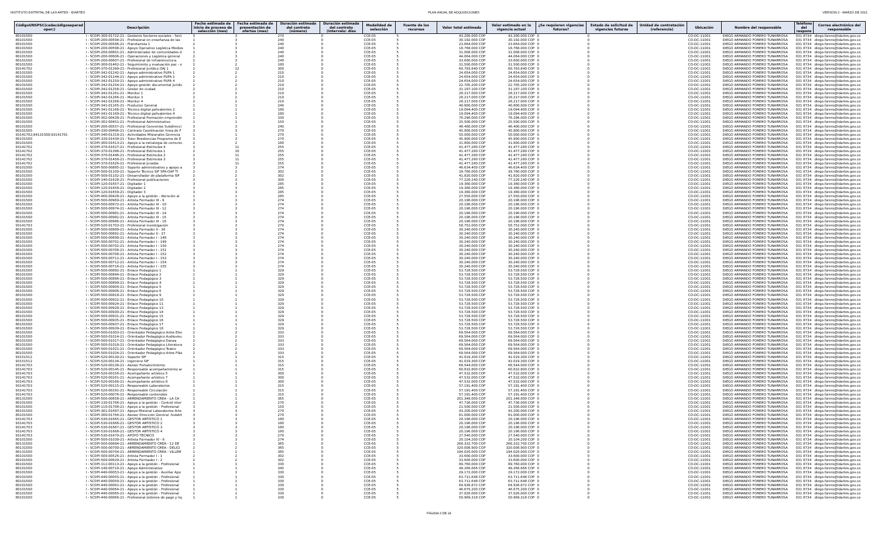INSTITUTO DISTRITAL DE LAS ARTES - IDARTES PLAN ANUAL DE ADQUISICIONES VERSIÓN 2 - MARZO DE 2021
| CódigoUNSPSC(cadacódigoseparad opor;) | Descripción | Fecha estimada de inicio de proceso de selección (mes) | Fecha estimada de presentación de ofertas (mes) | Duración estimada del contrato (número) | Duración estimada del contrato (intervalo: días | Modalidad de selección | Fuente de los recursos | Valor total estimado | Valor estimado en la vigencia actual | ¿Se requieren vigencias futuras? | Estado de solicitud de vigencias futuras | Unidad de contratación (referencia) | Ubicación | Nombre del responsable | Teléfono del respons | Correo electrónico del responsable |
| --- | --- | --- | --- | --- | --- | --- | --- | --- | --- | --- | --- | --- | --- | --- | --- | --- |
| 80101500 | I - SCDPI-300-01722-21 - Gestores Sectores sociales - Sect | 3 | 3 | 270 | 0 | CCE-05 | 5 | 43.200.000 COP | 43.200.000 COP | 0 | 0 | | CO-DC-11001 | DIEGO ARMANDO FORERO TUNARROSA | 031 8734 | diego.forero@idartes.gov.co |
| 80101500 | I - SCDPI-200-00594-21 - Profesional en enseñanza de las | 1 | 3 | 240 | 0 | CCE-05 | 5 | 30.192.000 COP | 30.192.000 COP | 0 | 0 | | CO-DC-11001 | DIEGO ARMANDO FORERO TUNARROSA | 031 8734 | diego.forero@idartes.gov.co |
| 80101500 | I - SCDPI-200-00586-21 - Planetarista 1 | 2 | 3 | 240 | 0 | CCE-05 | 5 | 23.664.000 COP | 23.664.000 COP | 0 | 0 | | CO-DC-11001 | DIEGO ARMANDO FORERO TUNARROSA | 031 8734 | diego.forero@idartes.gov.co |
| 80101500 | I - SCDPI-200-00598-21 - Apoyo Operativo Logística Medios | 1 | 3 | 240 | 0 | CCE-05 | 5 | 18.768.000 COP | 18.768.000 COP | 0 | 0 | | CO-DC-11001 | DIEGO ARMANDO FORERO TUNARROSA | 031 8734 | diego.forero@idartes.gov.co |
| 80101500 | I - SCDPI-200-00601-21 - Administrador de comunidades d | 1 | 3 | 240 | 0 | CCE-05 | 5 | 31.008.000 COP | 31.008.000 COP | 0 | 0 | | CO-DC-11001 | DIEGO ARMANDO FORERO TUNARROSA | 031 8734 | diego.forero@idartes.gov.co |
| 80101500 | I - SCDPI-200-00606-21 - Operaciones y Logística general | 2 | 3 | 240 | 0 | CCE-05 | 5 | 44.064.000 COP | 44.064.000 COP | 0 | 0 | | CO-DC-11001 | DIEGO ARMANDO FORERO TUNARROSA | 031 8734 | diego.forero@idartes.gov.co |
| 80101500 | I - SCDPI-200-00607-21 - Profesional de Infraestructura. | 2 | 3 | 240 | 0 | CCE-05 | 5 | 33.600.000 COP | 33.600.000 COP | 0 | 0 | | CO-DC-11001 | DIEGO ARMANDO FORERO TUNARROSA | 031 8734 | diego.forero@idartes.gov.co |
| 80101500 | I - SCDPI-300-01462-21 - Seguimiento y evaluación pac - e | 2 | 2 | 180 | 0 | CCE-05 | 5 | 31.500.000 COP | 31.500.000 COP | 0 | 0 | | CO-DC-11001 | DIEGO ARMANDO FORERO TUNARROSA | 031 8734 | diego.forero@idartes.gov.co |
| 93141702 | I - SCDPI-370-01399-21 - Profesional Jurídico OAJ 1 | 2 | 12 | 300 | 0 | CCE-05 | 5 | 60.783.840 COP | 60.783.840 COP | 0 | 0 | | CO-DC-11001 | DIEGO ARMANDO FORERO TUNARROSA | 031 8734 | diego.forero@idartes.gov.co |
| 80101500 | I - SCDPI-342-01242-21 - Apoyo administrativo PUFA 1 | 2 | 2 | 210 | 0 | CCE-05 | 5 | 24.654.000 COP | 24.654.000 COP | 0 | 0 | | CO-DC-11001 | DIEGO ARMANDO FORERO TUNARROSA | 031 8734 | diego.forero@idartes.gov.co |
| 80101500 | I - SCDPI-342-01244-21 - Apoyo administrativo PUFA 2 | 2 | 2 | 210 | 0 | CCE-05 | 5 | 24.654.000 COP | 24.654.000 COP | 0 | 0 | | CO-DC-11001 | DIEGO ARMANDO FORERO TUNARROSA | 031 8734 | diego.forero@idartes.gov.co |
| 80101500 | I - SCDPI-342-01250-21 - Apoyo administrativo PUFA 4 | 2 | 2 | 210 | 0 | CCE-05 | 5 | 24.654.000 COP | 24.654.000 COP | 0 | 0 | | CO-DC-11001 | DIEGO ARMANDO FORERO TUNARROSA | 031 8734 | diego.forero@idartes.gov.co |
| 80101500 | I - SCDPI-342-01254-21 - Apoyo gestión documental jurídic | 2 | 2 | 210 | 0 | CCE-05 | 5 | 22.705.200 COP | 22.705.200 COP | 0 | 0 | | CO-DC-11001 | DIEGO ARMANDO FORERO TUNARROSA | 031 8734 | diego.forero@idartes.gov.co |
| 80101500 | I - SCDPI-342-01258-21 - Gestor de ciudad | 2 | 2 | 210 | 0 | CCE-05 | 5 | 31.187.100 COP | 31.187.100 COP | 0 | 0 | | CO-DC-11001 | DIEGO ARMANDO FORERO TUNARROSA | 031 8734 | diego.forero@idartes.gov.co |
| 80101500 | I - SCDPI-342-01261-21 - Monitor 1 | 2 | 2 | 210 | 0 | CCE-05 | 5 | 28.217.000 COP | 28.217.000 COP | 0 | 0 | | CO-DC-11001 | DIEGO ARMANDO FORERO TUNARROSA | 031 8734 | diego.forero@idartes.gov.co |
| 80101500 | I - SCDPI-342-01266-21 - Monitor 3 | 2 | 2 | 210 | 0 | CCE-05 | 5 | 28.217.000 COP | 28.217.000 COP | 0 | 0 | | CO-DC-11001 | DIEGO ARMANDO FORERO TUNARROSA | 031 8734 | diego.forero@idartes.gov.co |
| 80101500 | I - SCDPI-342-01268-21 - Monitor 4 | 2 | 2 | 210 | 0 | CCE-05 | 5 | 28.217.000 COP | 28.217.000 COP | 0 | 0 | | CO-DC-11001 | DIEGO ARMANDO FORERO TUNARROSA | 031 8734 | diego.forero@idartes.gov.co |
| 80101500 | I - SCDPI-341-01165-21 - Productor General | 1 | 1 | 240 | 0 | CCE-05 | 5 | 40.800.000 COP | 40.800.000 COP | 0 | 0 | | CO-DC-11001 | DIEGO ARMANDO FORERO TUNARROSA | 031 8734 | diego.forero@idartes.gov.co |
| 80101500 | I - SCDPI-341-01168-21 - Técnico digital polivalentes 2 | 1 | 1 | 180 | 0 | CCE-05 | 5 | 19.094.400 COP | 19.094.400 COP | 0 | 0 | | CO-DC-11001 | DIEGO ARMANDO FORERO TUNARROSA | 031 8734 | diego.forero@idartes.gov.co |
| 80101500 | I - SCDPI-341-01169-21 - Técnico digital polivalentes 4 | 1 | 1 | 180 | 0 | CCE-05 | 5 | 19.094.400 COP | 19.094.400 COP | 0 | 0 | | CO-DC-11001 | DIEGO ARMANDO FORERO TUNARROSA | 031 8734 | diego.forero@idartes.gov.co |
| 80101500 | I - SCDPI-302-00438-21 - Profesional Formación emprendin | 1 | 1 | 330 | 0 | CCE-05 | 5 | 76.296.000 COP | 76.296.000 COP | 0 | 0 | | CO-DC-11001 | DIEGO ARMANDO FORERO TUNARROSA | 031 8734 | diego.forero@idartes.gov.co |
| 80101500 | I - SCDPI-302-00451-21 - Profesional Administrativo | 1 | 1 | 150 | 0 | CCE-05 | 5 | 25.500.000 COP | 25.500.000 COP | 0 | 0 | | CO-DC-11001 | DIEGO ARMANDO FORERO TUNARROSA | 031 8734 | diego.forero@idartes.gov.co |
| 80101500 | I - SCDPI-200-00557-21 - Profesional Convenios Subdirecci | 3 | 3 | 240 | 0 | CCE-05 | 5 | 46.400.000 COP | 46.400.000 COP | 0 | 0 | | CO-DC-11001 | DIEGO ARMANDO FORERO TUNARROSA | 031 8734 | diego.forero@idartes.gov.co |
| 80101500 | I - SCDPI-330-00496-21 - Contrato Coordinación línea de F | 3 | 3 | 270 | 0 | CCE-05 | 5 | 45.900.000 COP | 45.900.000 COP | 0 | 0 | | CO-DC-11001 | DIEGO ARMANDO FORERO TUNARROSA | 031 8734 | diego.forero@idartes.gov.co |
| 93141702;94131500;93141701 | I - SCDPI-340-01319-21 - Actividades Misionales Gerencia | 1 | 1 | 270 | 0 | CCE-05 | 5 | 50.000.000 COP | 50.000.000 COP | 0 | 0 | | CO-DC-11001 | DIEGO ARMANDO FORERO TUNARROSA | 031 8734 | diego.forero@idartes.gov.co |
| 80101500 | I - SCDPI-330-01434-21 - Tutor Residencias Programa de E | 3 | 3 | 270 | 0 | CCE-05 | 5 | 45.900.000 COP | 45.900.000 COP | 0 | 0 | | CO-DC-11001 | DIEGO ARMANDO FORERO TUNARROSA | 031 8734 | diego.forero@idartes.gov.co |
| 80101500 | I - SCDPI-300-01613-21 - Apoyo a la estrategia de comunic | 2 | 2 | 180 | 0 | CCE-05 | 5 | 31.800.000 COP | 31.800.000 COP | 0 | 0 | | CO-DC-11001 | DIEGO ARMANDO FORERO TUNARROSA | 031 8734 | diego.forero@idartes.gov.co |
| 93141702 | I - SCDPI-370-01627-21 - Profesional Estímulos 4 | 3 | 11 | 255 | 0 | CCE-05 | 5 | 41.477.280 COP | 41.477.280 COP | 0 | 0 | | CO-DC-11001 | DIEGO ARMANDO FORERO TUNARROSA | 031 8734 | diego.forero@idartes.gov.co |
| 93141702 | I - SCDPI-370-01398-21 - Profesional Estímulos 1 | 2 | 10 | 255 | 0 | CCE-05 | 5 | 41.477.280 COP | 41.477.280 COP | 0 | 0 | | CO-DC-11001 | DIEGO ARMANDO FORERO TUNARROSA | 031 8734 | diego.forero@idartes.gov.co |
| 93141702 | I - SCDPI-370-01446-21 - Profesional Estímulos 2 | 2 | 11 | 255 | 0 | CCE-05 | 5 | 41.477.280 COP | 41.477.280 COP | 0 | 0 | | CO-DC-11001 | DIEGO ARMANDO FORERO TUNARROSA | 031 8734 | diego.forero@idartes.gov.co |
| 93141702 | I - SCDPI-370-01458-21 - Profesional Estímulos 3 | 3 | 11 | 255 | 0 | CCE-05 | 5 | 41.477.280 COP | 41.477.280 COP | 0 | 0 | | CO-DC-11001 | DIEGO ARMANDO FORERO TUNARROSA | 031 8734 | diego.forero@idartes.gov.co |
| 93141702 | I - SCDPI-370-01626-21 - Profesional Jurados | 3 | 11 | 255 | 0 | CCE-05 | 5 | 41.477.280 COP | 41.477.280 COP | 0 | 0 | | CO-DC-11001 | DIEGO ARMANDO FORERO TUNARROSA | 031 8734 | diego.forero@idartes.gov.co |
| 80101500 | I - SCDPI-500-00885-21 - Soporte administrativo y apoyo a | 3 | 3 | 274 | 0 | CCE-05 | 5 | 46.634.400 COP | 46.634.400 COP | 0 | 0 | | CO-DC-11001 | DIEGO ARMANDO FORERO TUNARROSA | 031 8734 | diego.forero@idartes.gov.co |
| 80101500 | I - SCDPI-500-01100-21 - Soporte Técnico SIF SFA-OAP TI | 2 | 2 | 302 | 0 | CCE-05 | 5 | 39.780.000 COP | 39.780.000 COP | 0 | 0 | | CO-DC-11001 | DIEGO ARMANDO FORERO TUNARROSA | 031 8734 | diego.forero@idartes.gov.co |
| 80101500 | I - SCDPI-500-01102-21 - Desarrollador de plataforma SIF | 2 | 2 | 302 | 0 | CCE-05 | 5 | 41.820.000 COP | 41.820.000 COP | 0 | 0 | | CO-DC-11001 | DIEGO ARMANDO FORERO TUNARROSA | 031 8734 | diego.forero@idartes.gov.co |
| 80101500 | I - SCDPI-140-01628-21 - Profesional publicaciones | 3 | 3 | 300 | 0 | CCE-05 | 5 | 77.226.240 COP | 77.226.240 COP | 0 | 0 | | CO-DC-11001 | DIEGO ARMANDO FORERO TUNARROSA | 031 8734 | diego.forero@idartes.gov.co |
| 80101500 | I - SCDPI-120-01657-21 - Digitador 1 | 3 | 3 | 285 | 0 | CCE-05 | 5 | 19.380.000 COP | 19.380.000 COP | 0 | 0 | | CO-DC-11001 | DIEGO ARMANDO FORERO TUNARROSA | 031 8734 | diego.forero@idartes.gov.co |
| 80101500 | I - SCDPI-120-01658-21 - Digitador 2 | 3 | 3 | 285 | 0 | CCE-05 | 5 | 19.380.000 COP | 19.380.000 COP | 0 | 0 | | CO-DC-11001 | DIEGO ARMANDO FORERO TUNARROSA | 031 8734 | diego.forero@idartes.gov.co |
| 80101500 | I - SCDPI-120-01659-21 - Digitador 3 | 3 | 3 | 285 | 0 | CCE-05 | 5 | 19.380.000 COP | 19.380.000 COP | 0 | 0 | | CO-DC-11001 | DIEGO ARMANDO FORERO TUNARROSA | 031 8734 | diego.forero@idartes.gov.co |
| 80101500 | I - SCDPI-460-00428-21 - Apoyo a la gestión - Atención al | 1 | 1 | 285 | 0 | CCE-05 | 5 | 27.550.000 COP | 27.550.000 COP | 0 | 0 | | CO-DC-11001 | DIEGO ARMANDO FORERO TUNARROSA | 031 8734 | diego.forero@idartes.gov.co |
| 80101500 | I - SCDPI-500-00969-21 - Artista Formador III - 9 | 3 | 3 | 274 | 0 | CCE-05 | 5 | 20.196.000 COP | 20.196.000 COP | 0 | 0 | | CO-DC-11001 | DIEGO ARMANDO FORERO TUNARROSA | 031 8734 | diego.forero@idartes.gov.co |
| 80101500 | I - SCDPI-500-00972-21 - Artista Formador III - 10 | 3 | 3 | 274 | 0 | CCE-05 | 5 | 20.196.000 COP | 20.196.000 COP | 0 | 0 | | CO-DC-11001 | DIEGO ARMANDO FORERO TUNARROSA | 031 8734 | diego.forero@idartes.gov.co |
| 80101500 | I - SCDPI-500-00974-21 - Artista Formador III - 12 | 3 | 3 | 274 | 0 | CCE-05 | 5 | 20.196.000 COP | 20.196.000 COP | 0 | 0 | | CO-DC-11001 | DIEGO ARMANDO FORERO TUNARROSA | 031 8734 | diego.forero@idartes.gov.co |
| 80101500 | I - SCDPI-500-00981-21 - Artista Formador III - 14 | 3 | 3 | 274 | 0 | CCE-05 | 5 | 20.196.000 COP | 20.196.000 COP | 0 | 0 | | CO-DC-11001 | DIEGO ARMANDO FORERO TUNARROSA | 031 8734 | diego.forero@idartes.gov.co |
| 80101500 | I - SCDPI-500-00982-21 - Artista Formador III - 15 | 3 | 3 | 274 | 0 | CCE-05 | 5 | 20.196.000 COP | 20.196.000 COP | 0 | 0 | | CO-DC-11001 | DIEGO ARMANDO FORERO TUNARROSA | 031 8734 | diego.forero@idartes.gov.co |
| 80101500 | I - SCDPI-500-00986-21 - Artista Formador III - 16 | 3 | 3 | 274 | 0 | CCE-05 | 5 | 20.196.000 COP | 20.196.000 COP | 0 | 0 | | CO-DC-11001 | DIEGO ARMANDO FORERO TUNARROSA | 031 8734 | diego.forero@idartes.gov.co |
| 93141703 | I - SCDPI-520-01703-21 - Profesional investigación | 3 | 3 | 270 | 0 | CCE-05 | 5 | 58.752.000 COP | 58.752.000 COP | 0 | 0 | | CO-DC-11001 | DIEGO ARMANDO FORERO TUNARROSA | 031 8734 | diego.forero@idartes.gov.co |
| 80101500 | I - SCDPI-500-00889-21 - Artista Formador II - 36 | 3 | 3 | 274 | 0 | CCE-05 | 5 | 30.240.000 COP | 30.240.000 COP | 0 | 0 | | CO-DC-11001 | DIEGO ARMANDO FORERO TUNARROSA | 031 8734 | diego.forero@idartes.gov.co |
| 80101500 | I - SCDPI-500-00891-21 - Artista Formador II - 37 | 3 | 3 | 274 | 0 | CCE-05 | 5 | 30.240.000 COP | 30.240.000 COP | 0 | 0 | | CO-DC-11001 | DIEGO ARMANDO FORERO TUNARROSA | 031 8734 | diego.forero@idartes.gov.co |
| 80101500 | I - SCDPI-500-00699-21 - Artista Formador I - 148 | 3 | 3 | 274 | 0 | CCE-05 | 5 | 30.240.000 COP | 30.240.000 COP | 0 | 0 | | CO-DC-11001 | DIEGO ARMANDO FORERO TUNARROSA | 031 8734 | diego.forero@idartes.gov.co |
| 80101500 | I - SCDPI-500-00701-21 - Artista Formador I - 149 | 3 | 3 | 274 | 0 | CCE-05 | 5 | 30.240.000 COP | 30.240.000 COP | 0 | 0 | | CO-DC-11001 | DIEGO ARMANDO FORERO TUNARROSA | 031 8734 | diego.forero@idartes.gov.co |
| 80101500 | I - SCDPI-500-00702-21 - Artista Formador I - 150 | 3 | 3 | 274 | 0 | CCE-05 | 5 | 30.240.000 COP | 30.240.000 COP | 0 | 0 | | CO-DC-11001 | DIEGO ARMANDO FORERO TUNARROSA | 031 8734 | diego.forero@idartes.gov.co |
| 80101500 | I - SCDPI-500-00706-21 - Artista Formador I - 151 | 3 | 3 | 274 | 0 | CCE-05 | 5 | 30.240.000 COP | 30.240.000 COP | 0 | 0 | | CO-DC-11001 | DIEGO ARMANDO FORERO TUNARROSA | 031 8734 | diego.forero@idartes.gov.co |
| 80101500 | I - SCDPI-500-00708-21 - Artista Formador I - 152 | 3 | 3 | 274 | 0 | CCE-05 | 5 | 30.240.000 COP | 30.240.000 COP | 0 | 0 | | CO-DC-11001 | DIEGO ARMANDO FORERO TUNARROSA | 031 8734 | diego.forero@idartes.gov.co |
| 80101500 | I - SCDPI-500-00711-21 - Artista Formador I - 153 | 3 | 3 | 274 | 0 | CCE-05 | 5 | 30.240.000 COP | 30.240.000 COP | 0 | 0 | | CO-DC-11001 | DIEGO ARMANDO FORERO TUNARROSA | 031 8734 | diego.forero@idartes.gov.co |
| 80101500 | I - SCDPI-500-00712-21 - Artista Formador I - 154 | 3 | 3 | 274 | 0 | CCE-05 | 5 | 30.240.000 COP | 30.240.000 COP | 0 | 0 | | CO-DC-11001 | DIEGO ARMANDO FORERO TUNARROSA | 031 8734 | diego.forero@idartes.gov.co |
| 80101500 | I - SCDPI-500-00716-21 - Artista Formador I - 155 | 3 | 3 | 274 | 0 | CCE-05 | 5 | 30.240.000 COP | 30.240.000 COP | 0 | 0 | | CO-DC-11001 | DIEGO ARMANDO FORERO TUNARROSA | 031 8734 | diego.forero@idartes.gov.co |
| 80101500 | I - SCDPI-500-00892-21 - Enlace Pedagógico 1 | 1 | 1 | 329 | 0 | CCE-05 | 5 | 53.728.500 COP | 53.728.500 COP | 0 | 0 | | CO-DC-11001 | DIEGO ARMANDO FORERO TUNARROSA | 031 8734 | diego.forero@idartes.gov.co |
| 80101500 | I - SCDPI-500-00894-21 - Enlace Pedagógico 2 | 1 | 1 | 329 | 0 | CCE-05 | 5 | 53.728.500 COP | 53.728.500 COP | 0 | 0 | | CO-DC-11001 | DIEGO ARMANDO FORERO TUNARROSA | 031 8734 | diego.forero@idartes.gov.co |
| 80101500 | I - SCDPI-500-00896-21 - Enlace Pedagógico 3 | 1 | 1 | 329 | 0 | CCE-05 | 5 | 53.728.500 COP | 53.728.500 COP | 0 | 0 | | CO-DC-11001 | DIEGO ARMANDO FORERO TUNARROSA | 031 8734 | diego.forero@idartes.gov.co |
| 80101500 | I - SCDPI-500-00899-21 - Enlace Pedagógico 4 | 1 | 1 | 329 | 0 | CCE-05 | 5 | 53.728.500 COP | 53.728.500 COP | 0 | 0 | | CO-DC-11001 | DIEGO ARMANDO FORERO TUNARROSA | 031 8734 | diego.forero@idartes.gov.co |
| 80101500 | I - SCDPI-500-00904-21 - Enlace Pedagógico 5 | 1 | 1 | 329 | 0 | CCE-05 | 5 | 53.728.500 COP | 53.728.500 COP | 0 | 0 | | CO-DC-11001 | DIEGO ARMANDO FORERO TUNARROSA | 031 8734 | diego.forero@idartes.gov.co |
| 80101500 | I - SCDPI-500-00906-21 - Enlace Pedagógico 6 | 1 | 1 | 329 | 0 | CCE-05 | 5 | 53.728.500 COP | 53.728.500 COP | 0 | 0 | | CO-DC-11001 | DIEGO ARMANDO FORERO TUNARROSA | 031 8734 | diego.forero@idartes.gov.co |
| 80101500 | I - SCDPI-500-00918-21 - Enlace Pedagógico 9 | 1 | 1 | 329 | 0 | CCE-05 | 5 | 53.728.500 COP | 53.728.500 COP | 0 | 0 | | CO-DC-11001 | DIEGO ARMANDO FORERO TUNARROSA | 031 8734 | diego.forero@idartes.gov.co |
| 80101500 | I - SCDPI-500-00922-21 - Enlace Pedagógico 10 | 1 | 1 | 329 | 0 | CCE-05 | 5 | 53.728.500 COP | 53.728.500 COP | 0 | 0 | | CO-DC-11001 | DIEGO ARMANDO FORERO TUNARROSA | 031 8734 | diego.forero@idartes.gov.co |
| 80101500 | I - SCDPI-500-00924-21 - Enlace Pedagógico 11 | 1 | 1 | 329 | 0 | CCE-05 | 5 | 53.728.500 COP | 53.728.500 COP | 0 | 0 | | CO-DC-11001 | DIEGO ARMANDO FORERO TUNARROSA | 031 8734 | diego.forero@idartes.gov.co |
| 80101500 | I - SCDPI-500-00928-21 - Enlace Pedagógico 13 | 1 | 1 | 329 | 0 | CCE-05 | 5 | 53.728.500 COP | 53.728.500 COP | 0 | 0 | | CO-DC-11001 | DIEGO ARMANDO FORERO TUNARROSA | 031 8734 | diego.forero@idartes.gov.co |
| 80101500 | I - SCDPI-500-00930-21 - Enlace Pedagógico 14 | 1 | 1 | 329 | 0 | CCE-05 | 5 | 53.728.500 COP | 53.728.500 COP | 0 | 0 | | CO-DC-11001 | DIEGO ARMANDO FORERO TUNARROSA | 031 8734 | diego.forero@idartes.gov.co |
| 80101500 | I - SCDPI-500-00931-21 - Enlace Pedagógico 15 | 1 | 1 | 329 | 0 | CCE-05 | 5 | 53.728.500 COP | 53.728.500 COP | 0 | 0 | | CO-DC-11001 | DIEGO ARMANDO FORERO TUNARROSA | 031 8734 | diego.forero@idartes.gov.co |
| 80101500 | I - SCDPI-500-00935-21 - Enlace Pedagógico 16 | 1 | 1 | 329 | 0 | CCE-05 | 5 | 53.728.500 COP | 53.728.500 COP | 0 | 0 | | CO-DC-11001 | DIEGO ARMANDO FORERO TUNARROSA | 031 8734 | diego.forero@idartes.gov.co |
| 80101500 | I - SCDPI-500-00937-21 - Enlace Pedagógico 17 | 1 | 1 | 329 | 0 | CCE-05 | 5 | 53.728.500 COP | 53.728.500 COP | 0 | 0 | | CO-DC-11001 | DIEGO ARMANDO FORERO TUNARROSA | 031 8734 | diego.forero@idartes.gov.co |
| 80101500 | I - SCDPI-500-00939-21 - Enlace Pedagógico 18 | 1 | 1 | 329 | 0 | CCE-05 | 5 | 53.728.500 COP | 53.728.500 COP | 0 | 0 | | CO-DC-11001 | DIEGO ARMANDO FORERO TUNARROSA | 031 8734 | diego.forero@idartes.gov.co |
| 80101500 | I - SCDPI-500-01003-21 - Orientador Pedagógico Artes Elec | 2 | 2 | 333 | 0 | CCE-05 | 5 | 69.564.000 COP | 69.564.000 COP | 0 | 0 | | CO-DC-11001 | DIEGO ARMANDO FORERO TUNARROSA | 031 8734 | diego.forero@idartes.gov.co |
| 80101500 | I - SCDPI-500-01014-21 - Orientador Pedagógico Audiovisu | 2 | 2 | 333 | 0 | CCE-05 | 5 | 69.564.000 COP | 69.564.000 COP | 0 | 0 | | CO-DC-11001 | DIEGO ARMANDO FORERO TUNARROSA | 031 8734 | diego.forero@idartes.gov.co |
| 80101500 | I - SCDPI-500-01017-21 - Orientador Pedagógico Danza | 2 | 2 | 333 | 0 | CCE-05 | 5 | 69.564.000 COP | 69.564.000 COP | 0 | 0 | | CO-DC-11001 | DIEGO ARMANDO FORERO TUNARROSA | 031 8734 | diego.forero@idartes.gov.co |
| 80101500 | I - SCDPI-500-01018-21 - Orientador Pedagógico Literatura | 2 | 2 | 333 | 0 | CCE-05 | 5 | 69.564.000 COP | 69.564.000 COP | 0 | 0 | | CO-DC-11001 | DIEGO ARMANDO FORERO TUNARROSA | 031 8734 | diego.forero@idartes.gov.co |
| 80101500 | I - SCDPI-500-01021-21 - Orientador Pedagógico Teatro | 2 | 2 | 333 | 0 | CCE-05 | 5 | 69.564.000 COP | 69.564.000 COP | 0 | 0 | | CO-DC-11001 | DIEGO ARMANDO FORERO TUNARROSA | 031 8734 | diego.forero@idartes.gov.co |
| 80101500 | I - SCDPI-500-01024-21 - Orientador Pedagógico Artes Plás | 2 | 2 | 333 | 0 | CCE-05 | 5 | 69.564.000 COP | 69.564.000 COP | 0 | 0 | | CO-DC-11001 | DIEGO ARMANDO FORERO TUNARROSA | 031 8734 | diego.forero@idartes.gov.co |
| 93151512 | I - SCDPI-520-00130-21 - Soporte SIF | 1 | 1 | 315 | 0 | CCE-05 | 5 | 41.019.300 COP | 41.019.300 COP | 0 | 0 | | CO-DC-11001 | DIEGO ARMANDO FORERO TUNARROSA | 031 8734 | diego.forero@idartes.gov.co |
| 93151512 | I - SCDPI-520-00134-21 - Ingeniero SIF | 1 | 1 | 315 | 0 | CCE-05 | 5 | 41.019.300 COP | 41.019.300 COP | 0 | 0 | | CO-DC-11001 | DIEGO ARMANDO FORERO TUNARROSA | 031 8734 | diego.forero@idartes.gov.co |
| 93141703 | I - SCDPI-520-00138-21 - Asesor Fortalecimiento | 1 | 1 | 315 | 0 | CCE-05 | 5 | 68.544.000 COP | 68.544.000 COP | 0 | 0 | | CO-DC-11001 | DIEGO ARMANDO FORERO TUNARROSA | 031 8734 | diego.forero@idartes.gov.co |
| 93141703 | I - SCDPI-520-00145-21 - Responsable acompañamiento ar | 1 | 1 | 315 | 0 | CCE-05 | 5 | 60.832.800 COP | 60.832.800 COP | 0 | 0 | | CO-DC-11001 | DIEGO ARMANDO FORERO TUNARROSA | 031 8734 | diego.forero@idartes.gov.co |
| 93141703 | I - SCDPI-520-00158-21 - Acompañante artístico 5 | 1 | 1 | 300 | 0 | CCE-05 | 5 | 47.532.000 COP | 47.532.000 COP | 0 | 0 | | CO-DC-11001 | DIEGO ARMANDO FORERO TUNARROSA | 031 8734 | diego.forero@idartes.gov.co |
| 93141703 | I - SCDPI-520-00161-21 - Acompañante artístico 7 | 1 | 1 | 300 | 0 | CCE-05 | 5 | 47.532.000 COP | 47.532.000 COP | 0 | 0 | | CO-DC-11001 | DIEGO ARMANDO FORERO TUNARROSA | 031 8734 | diego.forero@idartes.gov.co |
| 93141703 | I - SCDPI-520-00166-21 - Acompañante artístico 8 | 1 | 1 | 300 | 0 | CCE-05 | 5 | 47.532.000 COP | 47.532.000 COP | 0 | 0 | | CO-DC-11001 | DIEGO ARMANDO FORERO TUNARROSA | 031 8734 | diego.forero@idartes.gov.co |
| 93141703 | I - SCDPI-520-00115-21 - Responsable Laboratorios | 1 | 1 | 315 | 0 | CCE-05 | 5 | 57.191.400 COP | 57.191.400 COP | 0 | 0 | | CO-DC-11001 | DIEGO ARMANDO FORERO TUNARROSA | 031 8734 | diego.forero@idartes.gov.co |
| 93141703 | I - SCDPI-520-00191-21 - Responsable Circulación | 1 | 1 | 315 | 0 | CCE-05 | 5 | 57.191.400 COP | 57.191.400 COP | 0 | 0 | | CO-DC-11001 | DIEGO ARMANDO FORERO TUNARROSA | 031 8734 | diego.forero@idartes.gov.co |
| 93141703 | I - SCDPI-520-00076-21 - Responsable contenidos | 1 | 1 | 315 | 0 | CCE-05 | 5 | 57.191.400 COP | 57.191.400 COP | 0 | 0 | | CO-DC-11001 | DIEGO ARMANDO FORERO TUNARROSA | 031 8734 | diego.forero@idartes.gov.co |
| 80131500 | I - SCDPI-500-00658-21 - ARRENDAMIENTO CREA - LA CA | 1 | 1 | 365 | 0 | CCE-05 | 5 | 201.348.000 COP | 201.348.000 COP | 0 | 0 | | CO-DC-11001 | DIEGO ARMANDO FORERO TUNARROSA | 031 8734 | diego.forero@idartes.gov.co |
| 80101500 | I - SCDPI-130-01766-21 - Apoyo a la gestión - Control inter | 3 | 3 | 270 | 0 | CCE-05 | 5 | 47.736.000 COP | 47.736.000 COP | 0 | 0 | | CO-DC-11001 | DIEGO ARMANDO FORERO TUNARROSA | 031 8734 | diego.forero@idartes.gov.co |
| 80101500 | I - SCDPI-110-01706-21 - Apoyo a la gestión - Profesional | 3 | 3 | 150 | 0 | CCE-05 | 5 | 21.500.000 COP | 21.500.000 COP | 0 | 0 | | CO-DC-11001 | DIEGO ARMANDO FORERO TUNARROSA | 031 8734 | diego.forero@idartes.gov.co |
| 80101500 | I - SCDPI-301-01697-21 - Apoyo Misional Laboratorios Arte | 3 | 3 | 270 | 0 | CCE-05 | 5 | 43.200.000 COP | 43.200.000 COP | 0 | 0 | | CO-DC-11001 | DIEGO ARMANDO FORERO TUNARROSA | 031 8734 | diego.forero@idartes.gov.co |
| 80101500 | I - SCDPI-300-01764-21 - Asesor Dirección General -SubArt | 3 | 3 | 270 | 0 | CCE-05 | 5 | 81.000.000 COP | 81.000.000 COP | 0 | 0 | | CO-DC-11001 | DIEGO ARMANDO FORERO TUNARROSA | 031 8734 | diego.forero@idartes.gov.co |
| 93141703 | I - SCDPI-530-01665-21 - GESTOR ARTÍSTICO 1 | 3 | 3 | 180 | 0 | CCE-05 | 5 | 20.196.000 COP | 20.196.000 COP | 0 | 0 | | CO-DC-11001 | DIEGO ARMANDO FORERO TUNARROSA | 031 8734 | diego.forero@idartes.gov.co |
| 93141703 | I - SCDPI-530-01666-21 - GESTOR ARTÍSTICO 2 | 3 | 3 | 180 | 0 | CCE-05 | 5 | 20.196.000 COP | 20.196.000 COP | 0 | 0 | | CO-DC-11001 | DIEGO ARMANDO FORERO TUNARROSA | 031 8734 | diego.forero@idartes.gov.co |
| 93141703 | I - SCDPI-530-01667-21 - GESTOR ARTÍSTICO 3 | 3 | 3 | 180 | 0 | CCE-05 | 5 | 20.196.000 COP | 20.196.000 COP | 0 | 0 | | CO-DC-11001 | DIEGO ARMANDO FORERO TUNARROSA | 031 8734 | diego.forero@idartes.gov.co |
| 93141703 | I - SCDPI-530-01668-21 - GESTOR ARTÍSTICO 4 | 3 | 3 | 180 | 0 | CCE-05 | 5 | 20.196.000 COP | 20.196.000 COP | 0 | 0 | | CO-DC-11001 | DIEGO ARMANDO FORERO TUNARROSA | 031 8734 | diego.forero@idartes.gov.co |
| 93141703 | I - SCDPI-530-01670-21 - APOYO TÉCNICO | 3 | 3 | 270 | 0 | CCE-05 | 5 | 27.540.000 COP | 27.540.000 COP | 0 | 0 | | CO-DC-11001 | DIEGO ARMANDO FORERO TUNARROSA | 031 8734 | diego.forero@idartes.gov.co |
| 80101500 | I - SCDPI-500-01039-21 - Artista Formador IV - 6 | 3 | 3 | 274 | 0 | CCE-05 | 5 | 20.104.200 COP | 20.104.200 COP | 0 | 0 | | CO-DC-11001 | DIEGO ARMANDO FORERO TUNARROSA | 031 8734 | diego.forero@idartes.gov.co |
| 80131500 | I - SCDPI-500-00684-21 - ARRENDAMIENTO CREA - 12 DE | 1 | 1 | 365 | 0 | CCE-05 | 5 | 268.332.700 COP | 268.332.700 COP | 0 | 0 | | CO-DC-11001 | DIEGO ARMANDO FORERO TUNARROSA | 031 8734 | diego.forero@idartes.gov.co |
| 80131500 | I - SCDPI-500-00700-21 - ARRENDAMIENTO CREA - DELICI | 2 | 2 | 365 | 0 | CCE-05 | 5 | 320.008.900 COP | 320.008.900 COP | 0 | 0 | | CO-DC-11001 | DIEGO ARMANDO FORERO TUNARROSA | 031 8734 | diego.forero@idartes.gov.co |
| 80131500 | I - SCDPI-500-00704-21 - ARRENDAMIENTO CREA - VILLEM | 1 | 1 | 365 | 0 | CCE-05 | 5 | 194.020.000 COP | 194.020.000 COP | 0 | 0 | | CO-DC-11001 | DIEGO ARMANDO FORERO TUNARROSA | 031 8734 | diego.forero@idartes.gov.co |
| 80101500 | I - SCDPI-500-00526-21 - Artista Formador I - 1 | 2 | 2 | 302 | 0 | CCE-05 | 5 | 33.600.000 COP | 33.600.000 COP | 0 | 0 | | CO-DC-11001 | DIEGO ARMANDO FORERO TUNARROSA | 031 8734 | diego.forero@idartes.gov.co |
| 80101500 | I - SCDPI-500-00629-21 - Artista Formador I - 2 | 2 | 2 | 302 | 0 | CCE-05 | 5 | 33.600.000 COP | 33.600.000 COP | 0 | 0 | | CO-DC-11001 | DIEGO ARMANDO FORERO TUNARROSA | 031 8734 | diego.forero@idartes.gov.co |
| 80101500 | I - SCDPI-112-00113-21 - Apoyo a la gestión - Profesional | 1 | 1 | 330 | 0 | CCE-05 | 5 | 89.760.000 COP | 89.760.000 COP | 0 | 0 | | CO-DC-11001 | DIEGO ARMANDO FORERO TUNARROSA | 031 8734 | diego.forero@idartes.gov.co |
| 80101500 | I - SCDPI-140-00710-21 - Apoyo Administrativo | 1 | 1 | 345 | 0 | CCE-05 | 5 | 49.266.666 COP | 49.266.666 COP | 0 | 0 | | CO-DC-11001 | DIEGO ARMANDO FORERO TUNARROSA | 031 8734 | diego.forero@idartes.gov.co |
| 80101500 | I - SCDPI-440-00053-21 - Apoyo a la gestión - Auxiliar Apo | 1 | 1 | 330 | 0 | CCE-05 | 5 | 29.172.000 COP | 29.172.000 COP | 0 | 0 | | CO-DC-11001 | DIEGO ARMANDO FORERO TUNARROSA | 031 8734 | diego.forero@idartes.gov.co |
| 80101500 | I - SCDPI-440-00055-21 - Apoyo a la gestión - Profesional | 1 | 1 | 330 | 0 | CCE-05 | 5 | 63.711.648 COP | 63.711.648 COP | 0 | 0 | | CO-DC-11001 | DIEGO ARMANDO FORERO TUNARROSA | 031 8734 | diego.forero@idartes.gov.co |
| 80101500 | I - SCDPI-440-00059-21 - Apoyo a la gestión - Profesional | 1 | 1 | 330 | 0 | CCE-05 | 5 | 63.711.648 COP | 63.711.648 COP | 0 | 0 | | CO-DC-11001 | DIEGO ARMANDO FORERO TUNARROSA | 031 8734 | diego.forero@idartes.gov.co |
| 80101500 | I - SCDPI-440-00061-21 - Apoyo a la gestión - Profesional | 1 | 1 | 330 | 0 | CCE-05 | 5 | 64.936.872 COP | 64.936.872 COP | 0 | 0 | | CO-DC-11001 | DIEGO ARMANDO FORERO TUNARROSA | 031 8734 | diego.forero@idartes.gov.co |
| 80101500 | I - SCDPI-440-00064-21 - Apoyo a la gestión - Profesional | 1 | 1 | 330 | 0 | CCE-05 | 5 | 46.675.200 COP | 46.675.200 COP | 0 | 0 | | CO-DC-11001 | DIEGO ARMANDO FORERO TUNARROSA | 031 8734 | diego.forero@idartes.gov.co |
| 80101500 | I - SCDPI-440-00065-21 - Apoyo a la gestión - Profesional | 1 | 1 | 330 | 0 | CCE-05 | 5 | 37.026.000 COP | 37.026.000 COP | 0 | 0 | | CO-DC-11001 | DIEGO ARMANDO FORERO TUNARROSA | 031 8734 | diego.forero@idartes.gov.co |
| 80101500 | I - SCDPI-440-00066-21 - Profesional órdenes de pago y liq | 1 | 1 | 330 | 0 | CCE-05 | 5 | 50.969.318 COP | 50.969.318 COP | 0 | 0 | | CO-DC-11001 | DIEGO ARMANDO FORERO TUNARROSA | 031 8734 | diego.forero@idartes.gov.co |
PÁGINA 3 DE 24